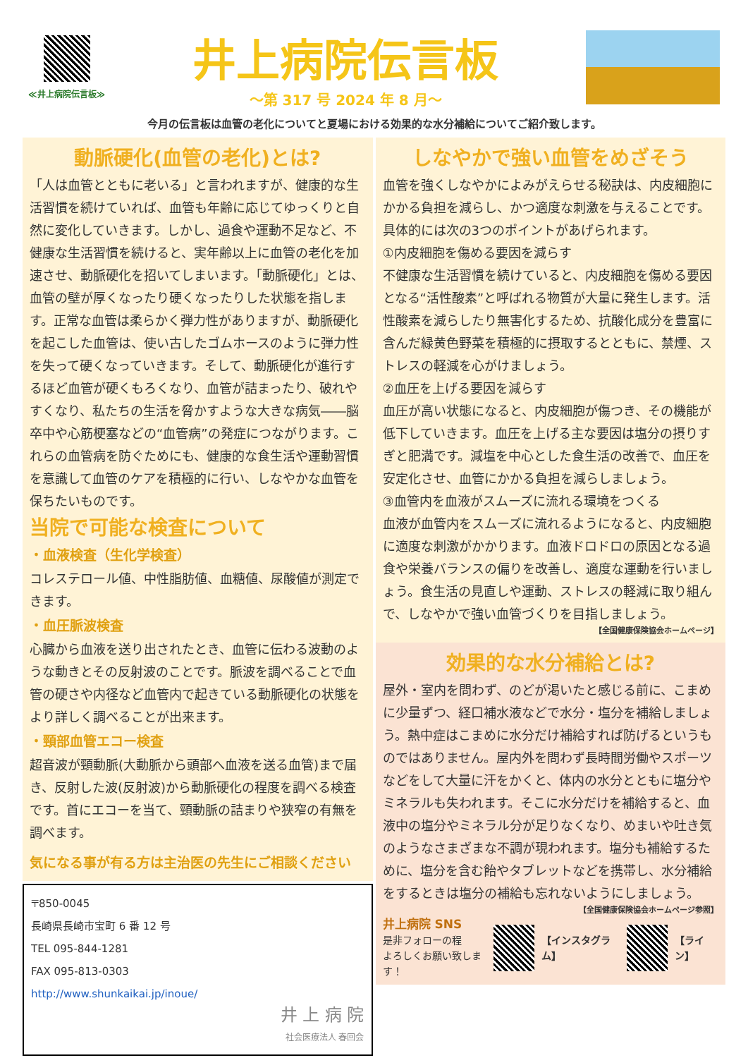≪井上病院伝言板≫
井上病院伝言板
～第 317 号 2024 年 8 月～
今月の伝言板は血管の老化についてと夏場における効果的な水分補給についてご紹介致します。
動脈硬化(血管の老化)とは?
「人は血管とともに老いる」と言われますが、健康的な生活習慣を続けていれば、血管も年齢に応じてゆっくりと自然に変化していきます。しかし、過食や運動不足など、不健康な生活習慣を続けると、実年齢以上に血管の老化を加速させ、動脈硬化を招いてしまいます。「動脈硬化」とは、血管の壁が厚くなったり硬くなったりした状態を指します。正常な血管は柔らかく弾力性がありますが、動脈硬化を起こした血管は、使い古したゴムホースのように弾力性を失って硬くなっていきます。そして、動脈硬化が進行するほど血管が硬くもろくなり、血管が詰まったり、破れやすくなり、私たちの生活を脅かすような大きな病気――脳卒中や心筋梗塞などの“血管病”の発症につながります。これらの血管病を防ぐためにも、健康的な食生活や運動習慣を意識して血管のケアを積極的に行い、しなやかな血管を保ちたいものです。
当院で可能な検査について
・血液検査（生化学検査）
コレステロール値、中性脂肪値、血糖値、尿酸値が測定できます。
・血圧脈波検査
心臓から血液を送り出されたとき、血管に伝わる波動のような動きとその反射波のことです。脈波を調べることで血管の硬さや内径など血管内で起きている動脈硬化の状態をより詳しく調べることが出来ます。
・頸部血管エコー検査
超音波が頸動脈(大動脈から頭部へ血液を送る血管)まで届き、反射した波(反射波)から動脈硬化の程度を調べる検査です。首にエコーを当て、頸動脈の詰まりや狭窄の有無を調べます。
気になる事が有る方は主治医の先生にご相談ください
〒850-0045
長崎県長崎市宝町 6 番 12 号
TEL 095-844-1281
FAX 095-813-0303
http://www.shunkaikai.jp/inoue/
井 上 病 院
社会医療法人 春回会
しなやかで強い血管をめざそう
血管を強くしなやかによみがえらせる秘訣は、内皮細胞にかかる負担を減らし、かつ適度な刺激を与えることです。具体的には次の3つのポイントがあげられます。
①内皮細胞を傷める要因を減らす
不健康な生活習慣を続けていると、内皮細胞を傷める要因となる“活性酸素”と呼ばれる物質が大量に発生します。活性酸素を減らしたり無害化するため、抗酸化成分を豊富に含んだ緑黄色野菜を積極的に摂取するとともに、禁煙、ストレスの軽減を心がけましょう。
②血圧を上げる要因を減らす
血圧が高い状態になると、内皮細胞が傷つき、その機能が低下していきます。血圧を上げる主な要因は塩分の摂りすぎと肥満です。減塩を中心とした食生活の改善で、血圧を安定化させ、血管にかかる負担を減らしましょう。
③血管内を血液がスムーズに流れる環境をつくる
血液が血管内をスムーズに流れるようになると、内皮細胞に適度な刺激がかかります。血液ドロドロの原因となる過食や栄養バランスの偏りを改善し、適度な運動を行いましょう。食生活の見直しや運動、ストレスの軽減に取り組んで、しなやかで強い血管づくりを目指しましょう。
【全国健康保険協会ホームページ】
効果的な水分補給とは?
屋外・室内を問わず、のどが渇いたと感じる前に、こまめに少量ずつ、経口補水液などで水分・塩分を補給しましょう。熱中症はこまめに水分だけ補給すれば防げるというものではありません。屋内外を問わず長時間労働やスポーツなどをして大量に汗をかくと、体内の水分とともに塩分やミネラルも失われます。そこに水分だけを補給すると、血液中の塩分やミネラル分が足りなくなり、めまいや吐き気のようなさまざまな不調が現われます。塩分も補給するために、塩分を含む飴やタブレットなどを携帯し、水分補給をするときは塩分の補給も忘れないようにしましょう。
【全国健康保険協会ホームページ参照】
井上病院 SNS
是非フォローの程
よろしくお願い致します！
【インスタグラム】 【ライン】